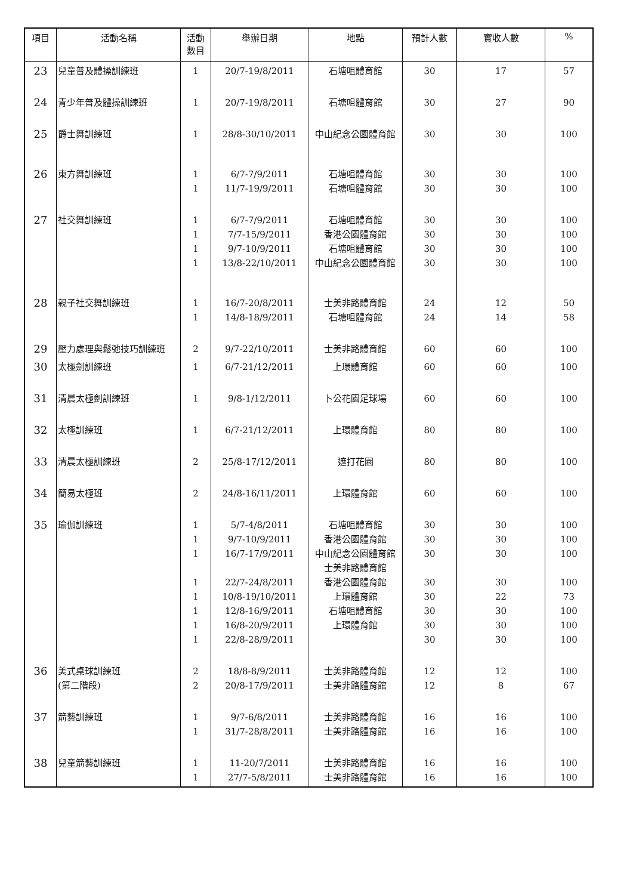| 項目 | 活動名稱 | 活動 數目 | 舉辦日期 | 地點 | 預計人數 | 實收人數 | % |
| --- | --- | --- | --- | --- | --- | --- | --- |
| 23 | 兒童普及體操訓練班 | 1 | 20/7-19/8/2011 | 石塘咀體育館 | 30 | 17 | 57 |
| 24 | 青少年普及體操訓練班 | 1 | 20/7-19/8/2011 | 石塘咀體育館 | 30 | 27 | 90 |
| 25 | 爵士舞訓練班 | 1 | 28/8-30/10/2011 | 中山紀念公園體育館 | 30 | 30 | 100 |
| 26 | 東方舞訓練班 | 1 1 | 6/7-7/9/2011 11/7-19/9/2011 | 石塘咀體育館 石塘咀體育館 | 30 30 | 30 30 | 100 100 |
| 27 | 社交舞訓練班 | 1 1 1 1 | 6/7-7/9/2011 7/7-15/9/2011 9/7-10/9/2011 13/8-22/10/2011 | 石塘咀體育館 香港公園體育館 石塘咀體育館 中山紀念公園體育館 | 30 30 30 30 | 30 30 30 30 | 100 100 100 100 |
| 28 | 親子社交舞訓練班 | 1 1 | 16/7-20/8/2011 14/8-18/9/2011 | 士美非路體育館 石塘咀體育館 | 24 24 | 12 14 | 50 58 |
| 29 | 壓力處理與鬆弛技巧訓練班 | 2 | 9/7-22/10/2011 | 士美非路體育館 | 60 | 60 | 100 |
| 30 | 太極劍訓練班 | 1 | 6/7-21/12/2011 | 上環體育館 | 60 | 60 | 100 |
| 31 | 清晨太極劍訓練班 | 1 | 9/8-1/12/2011 | 卜公花園足球場 | 60 | 60 | 100 |
| 32 | 太極訓練班 | 1 | 6/7-21/12/2011 | 上環體育館 | 80 | 80 | 100 |
| 33 | 清晨太極訓練班 | 2 | 25/8-17/12/2011 | 遮打花園 | 80 | 80 | 100 |
| 34 | 簡易太極班 | 2 | 24/8-16/11/2011 | 上環體育館 | 60 | 60 | 100 |
| 35 | 瑜伽訓練班 | 1 1 1 1 1 1 1 1 | 5/7-4/8/2011 9/7-10/9/2011 16/7-17/9/2011 22/7-24/8/2011 10/8-19/10/2011 12/8-16/9/2011 16/8-20/9/2011 22/8-28/9/2011 | 石塘咀體育館 香港公園體育館 中山紀念公園體育館 士美非路體育館 香港公園體育館 上環體育館 石塘咀體育館 上環體育館 | 30 30 30 30 30 30 30 30 | 30 30 30 30 22 30 30 30 | 100 100 100 100 73 100 100 100 |
| 36 | 美式桌球訓練班 (第二階段) | 2 2 | 18/8-8/9/2011 20/8-17/9/2011 | 士美非路體育館 士美非路體育館 | 12 12 | 12 8 | 100 67 |
| 37 | 箭藝訓練班 | 1 1 | 9/7-6/8/2011 31/7-28/8/2011 | 士美非路體育館 士美非路體育館 | 16 16 | 16 16 | 100 100 |
| 38 | 兒童箭藝訓練班 | 1 1 | 11-20/7/2011 27/7-5/8/2011 | 士美非路體育館 士美非路體育館 | 16 16 | 16 16 | 100 100 |